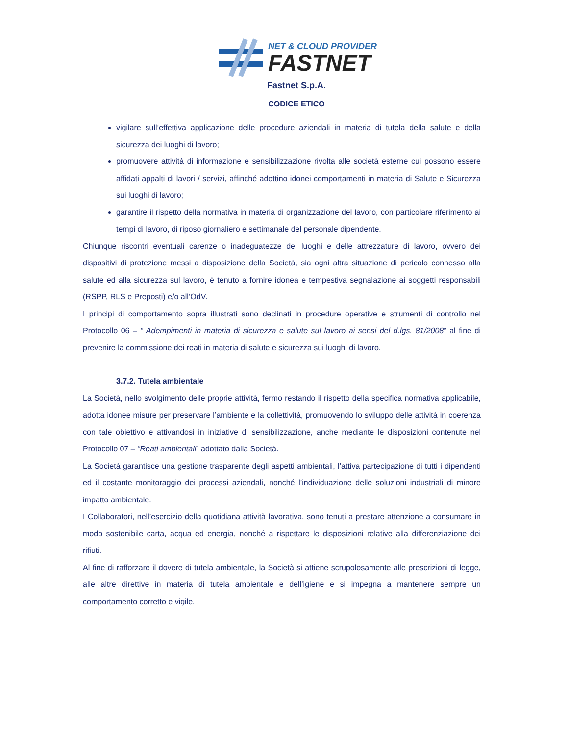NET & CLOUD PROVIDER
FASTNET
Fastnet S.p.A.
CODICE ETICO
vigilare sull’effettiva applicazione delle procedure aziendali in materia di tutela della salute e della sicurezza dei luoghi di lavoro;
promuovere attività di informazione e sensibilizzazione rivolta alle società esterne cui possono essere affidati appalti di lavori / servizi, affinché adottino idonei comportamenti in materia di Salute e Sicurezza sui luoghi di lavoro;
garantire il rispetto della normativa in materia di organizzazione del lavoro, con particolare riferimento ai tempi di lavoro, di riposo giornaliero e settimanale del personale dipendente.
Chiunque riscontri eventuali carenze o inadeguatezze dei luoghi e delle attrezzature di lavoro, ovvero dei dispositivi di protezione messi a disposizione della Società, sia ogni altra situazione di pericolo connesso alla salute ed alla sicurezza sul lavoro, è tenuto a fornire idonea e tempestiva segnalazione ai soggetti responsabili (RSPP, RLS e Preposti) e/o all’OdV.
I principi di comportamento sopra illustrati sono declinati in procedure operative e strumenti di controllo nel Protocollo 06 – “ Adempimenti in materia di sicurezza e salute sul lavoro ai sensi del d.lgs. 81/2008” al fine di prevenire la commissione dei reati in materia di salute e sicurezza sui luoghi di lavoro.
3.7.2. Tutela ambientale
La Società, nello svolgimento delle proprie attività, fermo restando il rispetto della specifica normativa applicabile, adotta idonee misure per preservare l’ambiente e la collettività, promuovendo lo sviluppo delle attività in coerenza con tale obiettivo e attivandosi in iniziative di sensibilizzazione, anche mediante le disposizioni contenute nel Protocollo 07 – “Reati ambientali” adottato dalla Società.
La Società garantisce una gestione trasparente degli aspetti ambientali, l’attiva partecipazione di tutti i dipendenti ed il costante monitoraggio dei processi aziendali, nonché l’individuazione delle soluzioni industriali di minore impatto ambientale.
I Collaboratori, nell’esercizio della quotidiana attività lavorativa, sono tenuti a prestare attenzione a consumare in modo sostenibile carta, acqua ed energia, nonché a rispettare le disposizioni relative alla differenziazione dei rifiuti.
Al fine di rafforzare il dovere di tutela ambientale, la Società si attiene scrupolosamente alle prescrizioni di legge, alle altre direttive in materia di tutela ambientale e dell’igiene e si impegna a mantenere sempre un comportamento corretto e vigile.